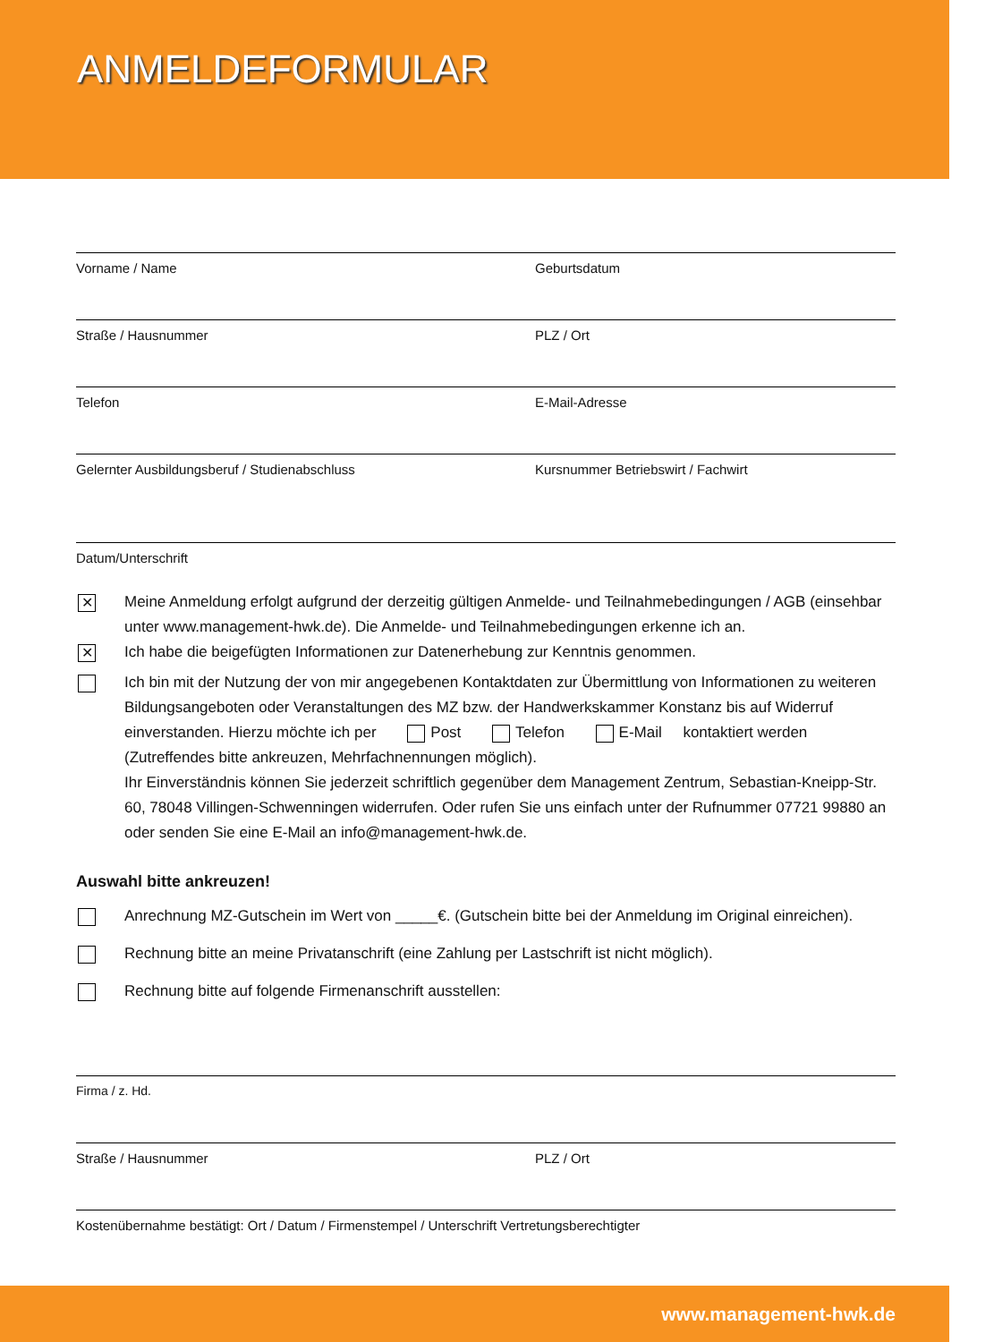ANMELDEFORMULAR
Vorname / Name Geburtsdatum
Straße / Hausnummer PLZ / Ort
Telefon E-Mail-Adresse
Gelernter Ausbildungsberuf / Studienabschluss
Kursnummer Betriebswirt / Fachwirt
Datum/Unterschrift
✕ Meine Anmeldung erfolgt aufgrund der derzeitig gültigen Anmelde- und Teilnahmebedingungen / AGB (einsehbar unter www.management-hwk.de). Die Anmelde- und Teilnahmebedingungen erkenne ich an.
✕ Ich habe die beigefügten Informationen zur Datenerhebung zur Kenntnis genommen.
Ich bin mit der Nutzung der von mir angegebenen Kontaktdaten zur Übermittlung von Informationen zu weiteren Bildungsangeboten oder Veranstaltungen des MZ bzw. der Handwerkskammer Konstanz bis auf Widerruf einverstanden. Hierzu möchte ich per Post Telefon E-Mail kontaktiert werden (Zutreffendes bitte ankreuzen, Mehrfachnennungen möglich).
Ihr Einverständnis können Sie jederzeit schriftlich gegenüber dem Management Zentrum, Sebastian-Kneipp-Str. 60, 78048 Villingen-Schwenningen widerrufen. Oder rufen Sie uns einfach unter der Rufnummer 07721 99880 an oder senden Sie eine E-Mail an info@management-hwk.de.
Auswahl bitte ankreuzen!
Anrechnung MZ-Gutschein im Wert von _____€. (Gutschein bitte bei der Anmeldung im Original einreichen).
Rechnung bitte an meine Privatanschrift (eine Zahlung per Lastschrift ist nicht möglich).
Rechnung bitte auf folgende Firmenanschrift ausstellen:
Firma / z. Hd.
Straße / Hausnummer PLZ / Ort
Kostenübernahme bestätigt: Ort / Datum / Firmenstempel / Unterschrift Vertretungsberechtigter
www.management-hwk.de